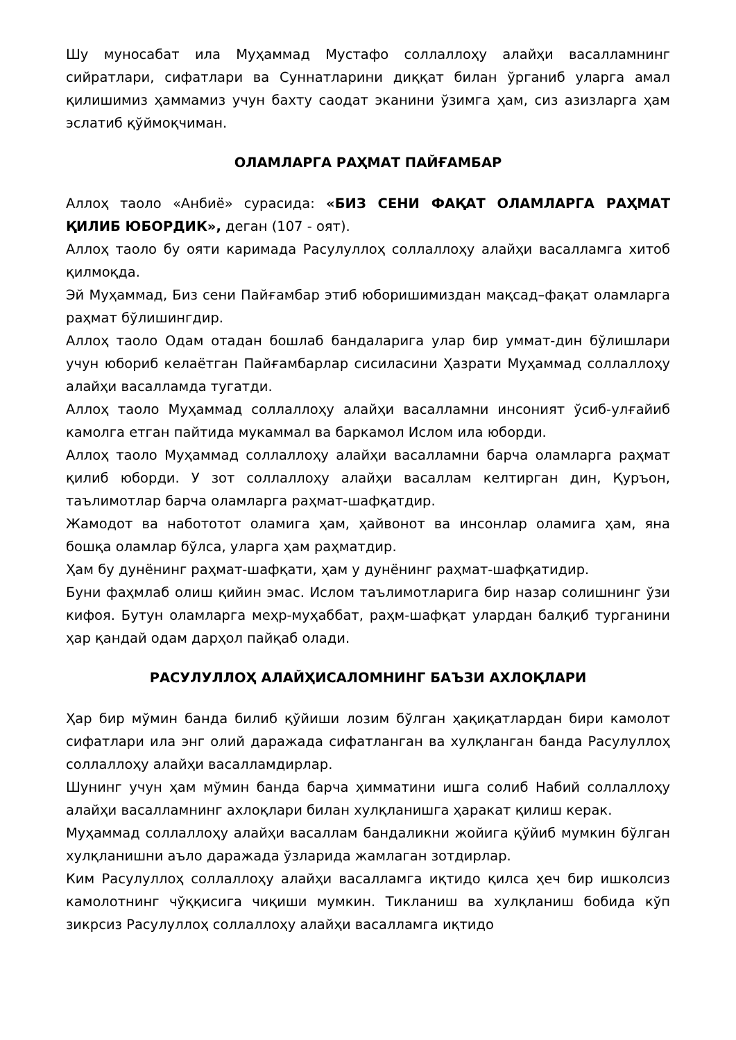Шу муносабат ила Муҳаммад Мустафо соллаллоҳу алайҳи васалламнинг сийратлари, сифатлари ва Суннатларини диққат билан ўрганиб уларга амал қилишимиз ҳаммамиз учун бахту саодат эканини ўзимга ҳам, сиз азизларга ҳам эслатиб қўймоқчиман.
ОЛАМЛАРГА РАҲМАТ ПАЙҒАМБАР
Аллоҳ таоло «Анбиё» сурасида: «БИЗ СЕНИ ФАҚАТ ОЛАМЛАРГА РАҲМАТ ҚИЛИБ ЮБОРДИК», деган (107 - оят).
Аллоҳ таоло бу ояти каримада Расулуллоҳ соллаллоҳу алайҳи васалламга хитоб қилмоқда.
Эй Муҳаммад, Биз сени Пайғамбар этиб юборишимиздан мақсад–фақат оламларга раҳмат бўлишингдир.
Аллоҳ таоло Одам отадан бошлаб бандаларига улар бир уммат-дин бўлишлари учун юбориб келаётган Пайғамбарлар сисиласини Ҳазрати Муҳаммад соллаллоҳу алайҳи васалламда тугатди.
Аллоҳ таоло Муҳаммад соллаллоҳу алайҳи васалламни инсоният ўсиб-улғайиб камолга етган пайтида мукаммал ва баркамол Ислом ила юборди.
Аллоҳ таоло Муҳаммад соллаллоҳу алайҳи васалламни барча оламларга раҳмат қилиб юборди. У зот соллаллоҳу алайҳи васаллам келтирган дин, Қуръон, таълимотлар барча оламларга раҳмат-шафқатдир.
Жамодот ва набототот оламига ҳам, ҳайвонот ва инсонлар оламига ҳам, яна бошқа оламлар бўлса, уларга ҳам раҳматдир.
Ҳам бу дунёнинг раҳмат-шафқати, ҳам у дунёнинг раҳмат-шафқатидир.
Буни фаҳмлаб олиш қийин эмас. Ислом таълимотларига бир назар солишнинг ўзи кифоя. Бутун оламларга меҳр-муҳаббат, раҳм-шафқат улардан балқиб турганини ҳар қандай одам дарҳол пайқаб олади.
РАСУЛУЛЛОҲ АЛАЙҲИСАЛОМНИНГ БАЪЗИ АХЛОҚЛАРИ
Ҳар бир мўмин банда билиб қўйиши лозим бўлган ҳақиқатлардан бири камолот сифатлари ила энг олий даражада сифатланган ва хулқланган банда Расулуллоҳ соллаллоҳу алайҳи васалламдирлар.
Шунинг учун ҳам мўмин банда барча ҳимматини ишга солиб Набий соллаллоҳу алайҳи васалламнинг ахлоқлари билан хулқланишга ҳаракат қилиш керак.
Муҳаммад соллаллоҳу алайҳи васаллам бандаликни жойига қўйиб мумкин бўлган хулқланишни аъло даражада ўзларида жамлаган зотдирлар.
Ким Расулуллоҳ соллаллоҳу алайҳи васалламга иқтидо қилса ҳеч бир ишколсиз камолотнинг чўққисига чиқиши мумкин. Тикланиш ва хулқланиш бобида кўп зикрсиз Расулуллоҳ соллаллоҳу алайҳи васалламга иқтидо